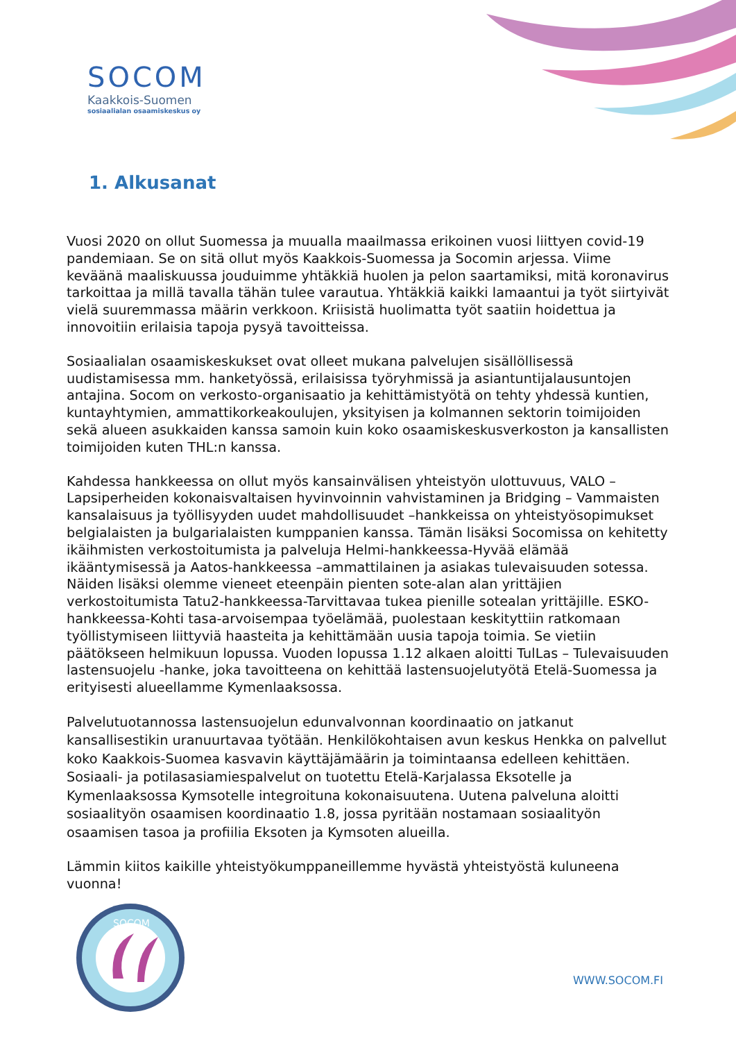SOCOM
Kaakkois-Suomen
sosiaalialan osaamiskeskus oy
1. Alkusanat
Vuosi 2020 on ollut Suomessa ja muualla maailmassa erikoinen vuosi liittyen covid-19 pandemiaan. Se on sitä ollut myös Kaakkois-Suomessa ja Socomin arjessa. Viime keväänä maaliskuussa jouduimme yhtäkkiä huolen ja pelon saartamiksi, mitä koronavirus tarkoittaa ja millä tavalla tähän tulee varautua. Yhtäkkiä kaikki lamaantui ja työt siirtyivät vielä suuremmassa määrin verkkoon. Kriisistä huolimatta työt saatiin hoidettua ja innovoitiin erilaisia tapoja pysyä tavoitteissa.
Sosiaalialan osaamiskeskukset ovat olleet mukana palvelujen sisällöllisessä uudistamisessa mm. hanketyössä, erilaisissa työryhmissä ja asiantuntijalausuntojen antajina. Socom on verkosto-organisaatio ja kehittämistyötä on tehty yhdessä kuntien, kuntayhtymien, ammattikorkeakoulujen, yksityisen ja kolmannen sektorin toimijoiden sekä alueen asukkaiden kanssa samoin kuin koko osaamiskeskusverkoston ja kansallisten toimijoiden kuten THL:n kanssa.
Kahdessa hankkeessa on ollut myös kansainvälisen yhteistyön ulottuvuus, VALO – Lapsiperheiden kokonaisvaltaisen hyvinvoinnin vahvistaminen ja Bridging – Vammaisten kansalaisuus ja työllisyyden uudet mahdollisuudet –hankkeissa on yhteistyösopimukset belgialaisten ja bulgarialaisten kumppanien kanssa. Tämän lisäksi Socomissa on kehitetty ikäihmisten verkostoitumista ja palveluja Helmi-hankkeessa-Hyvää elämää ikääntymisessä ja Aatos-hankkeessa –ammattilainen ja asiakas tulevaisuuden sotessa. Näiden lisäksi olemme vieneet eteenpäin pienten sote-alan alan yrittäjien verkostoitumista Tatu2-hankkeessa-Tarvittavaa tukea pienille sotealan yrittäjille. ESKO-hankkeessa-Kohti tasa-arvoisempaa työelämää, puolestaan keskityttiin ratkomaan työllistymiseen liittyviä haasteita ja kehittämään uusia tapoja toimia. Se vietiin päätökseen helmikuun lopussa. Vuoden lopussa 1.12 alkaen aloitti TulLas – Tulevaisuuden lastensuojelu -hanke, joka tavoitteena on kehittää lastensuojelutyötä Etelä-Suomessa ja erityisesti alueellamme Kymenlaaksossa.
Palvelutuotannossa lastensuojelun edunvalvonnan koordinaatio on jatkanut kansallisestikin uranuurtavaa työtään. Henkilökohtaisen avun keskus Henkka on palvellut koko Kaakkois-Suomea kasvavin käyttäjämäärin ja toimintaansa edelleen kehittäen. Sosiaali- ja potilasasiamiespalvelut on tuotettu Etelä-Karjalassa Eksotelle ja Kymenlaaksossa Kymsotelle integroituna kokonaisuutena. Uutena palveluna aloitti sosiaalityön osaamisen koordinaatio 1.8, jossa pyritään nostamaan sosiaalityön osaamisen tasoa ja profiilia Eksoten ja Kymsoten alueilla.
Lämmin kiitos kaikille yhteistyökumppaneillemme hyvästä yhteistyöstä kuluneena vuonna!
SOCOM
WWW.SOCOM.FI